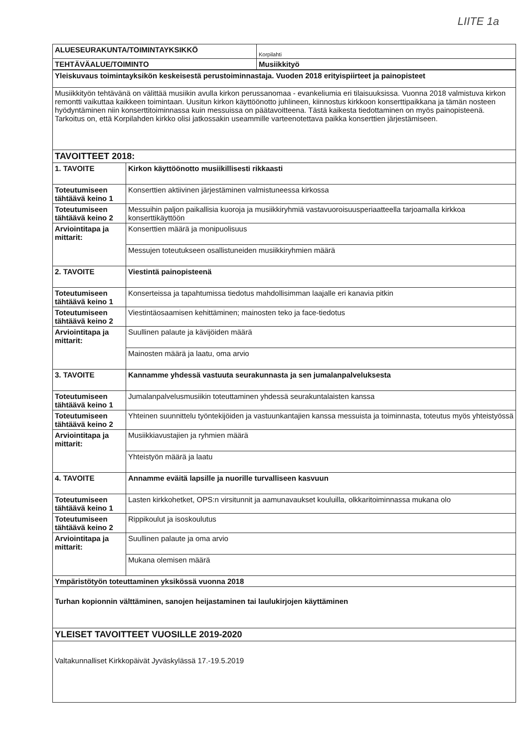LIITE 1a
| ALUESEURAKUNTA/TOIMINTAYKSIKKÖ | Korpilahti |
| TEHTÄVÄALUE/TOIMINTO | Musiikkityö |
| Yleiskuvaus toimintayksikön keskeisestä perustoiminnastaja. Vuoden 2018 erityispiirteet ja painopisteet | |
| Musiikkityön tehtävänä on välittää musiikin avulla kirkon perussanomaa - evankeliumia eri tilaisuuksissa. Vuonna 2018 valmistuva kirkon remontti vaikuttaa kaikkeen toimintaan. Uusitun kirkon käyttöönotto juhlineen, kiinnostus kirkkoon konserttipaikkana ja tämän nosteen hyödyntäminen niin konserttitoiminnassa kuin messuissa on päätavoitteena. Tästä kaikesta tiedottaminen on myös painopisteenä. Tarkoitus on, että Korpilahden kirkko olisi jatkossakin useammille varteenotettava paikka konserttien järjestämiseen. | |
| TAVOITTEET 2018: | |
| 1. TAVOITE | Kirkon käyttöönotto musiikillisesti rikkaasti |
| Toteutumiseen tähtäävä keino 1 | Konserttien aktiivinen järjestäminen valmistuneessa kirkossa |
| Toteutumiseen tähtäävä keino 2 | Messuihin paljon paikallisia kuoroja ja musiikkiryhmiä vastavuoroisuusperiaatteella tarjoamalla kirkkoa konserttikäyttöön |
| Arviointitapa ja mittarit: | Konserttien määrä ja monipuolisuus |
| | Messujen toteutukseen osallistuneiden musiikkiryhmien määrä |
| 2. TAVOITE | Viestintä painopisteenä |
| Toteutumiseen tähtäävä keino 1 | Konserteissa ja tapahtumissa tiedotus mahdollisimman laajalle eri kanavia pitkin |
| Toteutumiseen tähtäävä keino 2 | Viestintäosaamisen kehittäminen; mainosten teko ja face-tiedotus |
| Arviointitapa ja mittarit: | Suullinen palaute ja kävijöiden määrä |
| | Mainosten määrä ja laatu, oma arvio |
| 3. TAVOITE | Kannamme yhdessä vastuuta seurakunnasta ja sen jumalanpalveluksesta |
| Toteutumiseen tähtäävä keino 1 | Jumalanpalvelusmusiikin toteuttaminen yhdessä seurakuntalaisten kanssa |
| Toteutumiseen tähtäävä keino 2 | Yhteinen suunnittelu työntekijöiden ja vastuunkantajien kanssa messuista ja toiminnasta, toteutus myös yhteistyössä |
| Arviointitapa ja mittarit: | Musiikkiavustajien ja ryhmien määrä |
| | Yhteistyön määrä ja laatu |
| 4. TAVOITE | Annamme eväitä lapsille ja nuorille turvalliseen kasvuun |
| Toteutumiseen tähtäävä keino 1 | Lasten kirkkohetket, OPS:n virsitunnit ja aamunavaukset kouluilla, olkkaritoiminnassa mukana olo |
| Toteutumiseen tähtäävä keino 2 | Rippikoulut ja isoskoulutus |
| Arviointitapa ja mittarit: | Suullinen palaute ja oma arvio |
| | Mukana olemisen määrä |
| Ympäristötyön toteuttaminen yksikössä vuonna 2018 | |
| Turhan kopionnin välttäminen, sanojen heijastaminen tai laulukirjojen käyttäminen | |
| YLEISET TAVOITTEET VUOSILLE 2019-2020 | |
| Valtakunnalliset Kirkkopäivät Jyväskylässä 17.-19.5.2019 | |